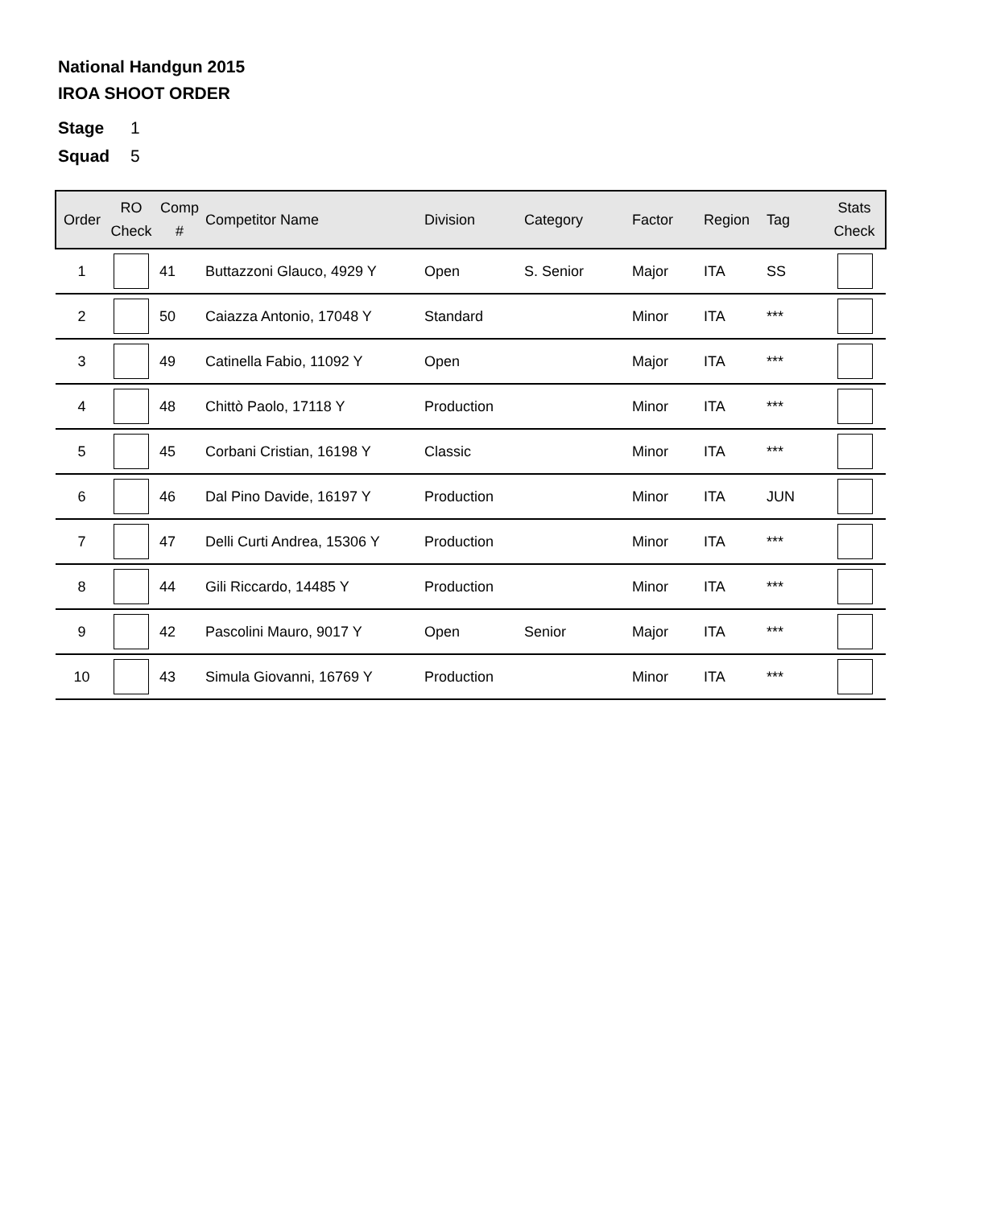National Handgun 2015
IROA SHOOT ORDER
Stage 1
Squad 5
| Order | RO Check | Comp # | Competitor Name | Division | Category | Factor | Region | Tag | Stats Check |
| --- | --- | --- | --- | --- | --- | --- | --- | --- | --- |
| 1 | | 41 | Buttazzoni Glauco, 4929 Y | Open | S. Senior | Major | ITA | SS | |
| 2 | | 50 | Caiazza Antonio, 17048 Y | Standard | | Minor | ITA | *** | |
| 3 | | 49 | Catinella Fabio, 11092 Y | Open | | Major | ITA | *** | |
| 4 | | 48 | Chittò Paolo, 17118 Y | Production | | Minor | ITA | *** | |
| 5 | | 45 | Corbani Cristian, 16198 Y | Classic | | Minor | ITA | *** | |
| 6 | | 46 | Dal Pino Davide, 16197 Y | Production | | Minor | ITA | JUN | |
| 7 | | 47 | Delli Curti Andrea, 15306 Y | Production | | Minor | ITA | *** | |
| 8 | | 44 | Gili Riccardo, 14485 Y | Production | | Minor | ITA | *** | |
| 9 | | 42 | Pascolini Mauro, 9017 Y | Open | Senior | Major | ITA | *** | |
| 10 | | 43 | Simula Giovanni, 16769 Y | Production | | Minor | ITA | *** | |